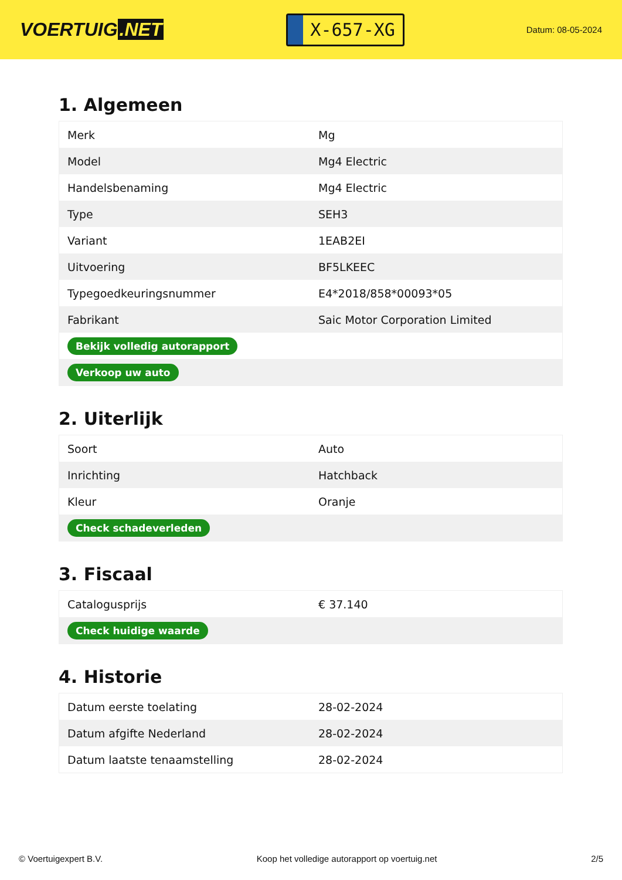VOERTUIG.NET
X-657-XG
Datum: 08-05-2024
1. Algemeen
| Merk | Mg |
| Model | Mg4 Electric |
| Handelsbenaming | Mg4 Electric |
| Type | SEH3 |
| Variant | 1EAB2EI |
| Uitvoering | BF5LKEEC |
| Typegoedkeuringsnummer | E4*2018/858*00093*05 |
| Fabrikant | Saic Motor Corporation Limited |
| Bekijk volledig autorapport | |
| Verkoop uw auto | |
2. Uiterlijk
| Soort | Auto |
| Inrichting | Hatchback |
| Kleur | Oranje |
| Check schadeverleden | |
3. Fiscaal
| Catalogusprijs | € 37.140 |
| Check huidige waarde | |
4. Historie
| Datum eerste toelating | 28-02-2024 |
| Datum afgifte Nederland | 28-02-2024 |
| Datum laatste tenaamstelling | 28-02-2024 |
© Voertuigexpert B.V. Koop het volledige autorapport op voertuig.net 2/5